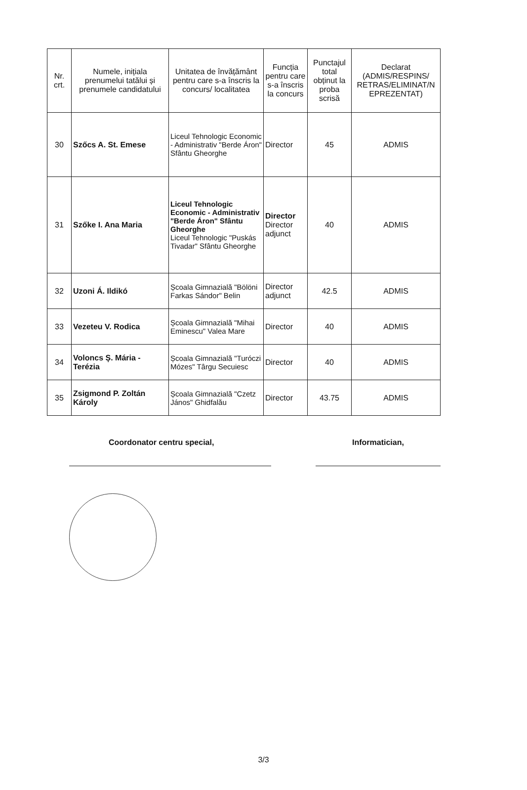| Nr. crt. | Numele, inițiala prenumelui tatălui și prenumele candidatului | Unitatea de învățământ pentru care s-a înscris la concurs/ localitatea | Funcția pentru care s-a înscris la concurs | Punctajul total obținut la proba scrisă | Declarat (ADMIS/RESPINS/ RETRAS/ELIMINAT/N EPREZENTAT) |
| --- | --- | --- | --- | --- | --- |
| 30 | Szőcs A. St. Emese | Liceul Tehnologic Economic - Administrativ "Berde Áron" Sfântu Gheorghe | Director | 45 | ADMIS |
| 31 | Szőke I. Ana Maria | Liceul Tehnologic Economic - Administrativ "Berde Áron" Sfântu Gheorghe Liceul Tehnologic "Puskás Tivadar" Sfântu Gheorghe | Director Director adjunct | 40 | ADMIS |
| 32 | Uzoni Á. Ildikó | Școala Gimnazială "Bölöni Farkas Sándor" Belin | Director adjunct | 42.5 | ADMIS |
| 33 | Vezeteu V. Rodica | Școala Gimnazială "Mihai Eminescu" Valea Mare | Director | 40 | ADMIS |
| 34 | Voloncs Ș. Mária - Terézia | Școala Gimnazială "Turóczi Mózes" Târgu Secuiesc | Director | 40 | ADMIS |
| 35 | Zsigmond P. Zoltán Károly | Școala Gimnazială "Czetz János" Ghidfalău | Director | 43.75 | ADMIS |
Coordonator centru special, Informatician,
3/3